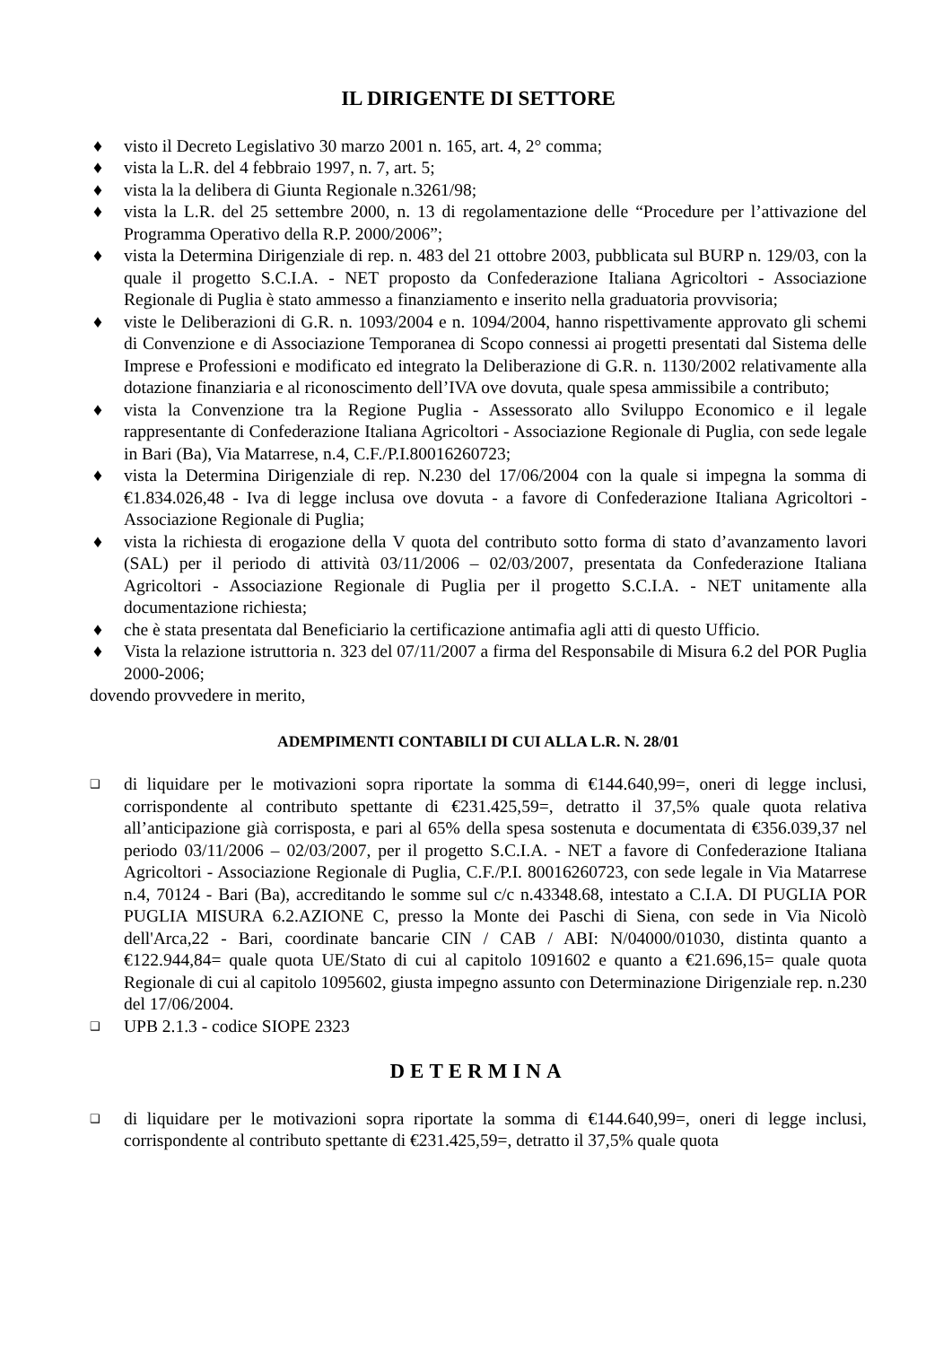IL DIRIGENTE DI SETTORE
♦ visto il Decreto Legislativo 30 marzo 2001 n. 165, art. 4, 2° comma;
♦ vista la L.R. del 4 febbraio 1997, n. 7, art. 5;
♦ vista la la delibera di Giunta Regionale n.3261/98;
♦ vista la L.R. del 25 settembre 2000, n. 13 di regolamentazione delle “Procedure per l’attivazione del Programma Operativo della R.P. 2000/2006”;
♦ vista la Determina Dirigenziale di rep. n. 483 del 21 ottobre 2003, pubblicata sul BURP n. 129/03, con la quale il progetto S.C.I.A. - NET proposto da Confederazione Italiana Agricoltori - Associazione Regionale di Puglia è stato ammesso a finanziamento e inserito nella graduatoria provvisoria;
♦ viste le Deliberazioni di G.R. n. 1093/2004 e n. 1094/2004, hanno rispettivamente approvato gli schemi di Convenzione e di Associazione Temporanea di Scopo connessi ai progetti presentati dal Sistema delle Imprese e Professioni e modificato ed integrato la Deliberazione di G.R. n. 1130/2002 relativamente alla dotazione finanziaria e al riconoscimento dell’IVA ove dovuta, quale spesa ammissibile a contributo;
♦ vista la Convenzione tra la Regione Puglia - Assessorato allo Sviluppo Economico e il legale rappresentante di Confederazione Italiana Agricoltori - Associazione Regionale di Puglia, con sede legale in Bari (Ba), Via Matarrese, n.4, C.F./P.I.80016260723;
♦ vista la Determina Dirigenziale di rep. N.230 del 17/06/2004 con la quale si impegna la somma di €1.834.026,48 - Iva di legge inclusa ove dovuta - a favore di Confederazione Italiana Agricoltori - Associazione Regionale di Puglia;
♦ vista la richiesta di erogazione della V quota del contributo sotto forma di stato d’avanzamento lavori (SAL) per il periodo di attività 03/11/2006 – 02/03/2007, presentata da Confederazione Italiana Agricoltori - Associazione Regionale di Puglia per il progetto S.C.I.A. - NET unitamente alla documentazione richiesta;
♦ che è stata presentata dal Beneficiario la certificazione antimafia agli atti di questo Ufficio.
♦ Vista la relazione istruttoria n. 323 del 07/11/2007 a firma del Responsabile di Misura 6.2 del POR Puglia 2000-2006;
dovendo provvedere in merito,
ADEMPIMENTI CONTABILI DI CUI ALLA L.R. N. 28/01
❑ di liquidare per le motivazioni sopra riportate la somma di €144.640,99=, oneri di legge inclusi, corrispondente al contributo spettante di €231.425,59=, detratto il 37,5% quale quota relativa all’anticipazione già corrisposta, e pari al 65% della spesa sostenuta e documentata di €356.039,37 nel periodo 03/11/2006 – 02/03/2007, per il progetto S.C.I.A. - NET a favore di Confederazione Italiana Agricoltori - Associazione Regionale di Puglia, C.F./P.I. 80016260723, con sede legale in Via Matarrese n.4, 70124 - Bari (Ba), accreditando le somme sul c/c n.43348.68, intestato a C.I.A. DI PUGLIA POR PUGLIA MISURA 6.2.AZIONE C, presso la Monte dei Paschi di Siena, con sede in Via Nicolò dell'Arca,22 - Bari, coordinate bancarie CIN / CAB / ABI: N/04000/01030, distinta quanto a €122.944,84= quale quota UE/Stato di cui al capitolo 1091602 e quanto a €21.696,15= quale quota Regionale di cui al capitolo 1095602, giusta impegno assunto con Determinazione Dirigenziale rep. n.230 del 17/06/2004.
❑ UPB 2.1.3 - codice SIOPE 2323
DETERMINA
❑ di liquidare per le motivazioni sopra riportate la somma di €144.640,99=, oneri di legge inclusi, corrispondente al contributo spettante di €231.425,59=, detratto il 37,5% quale quota